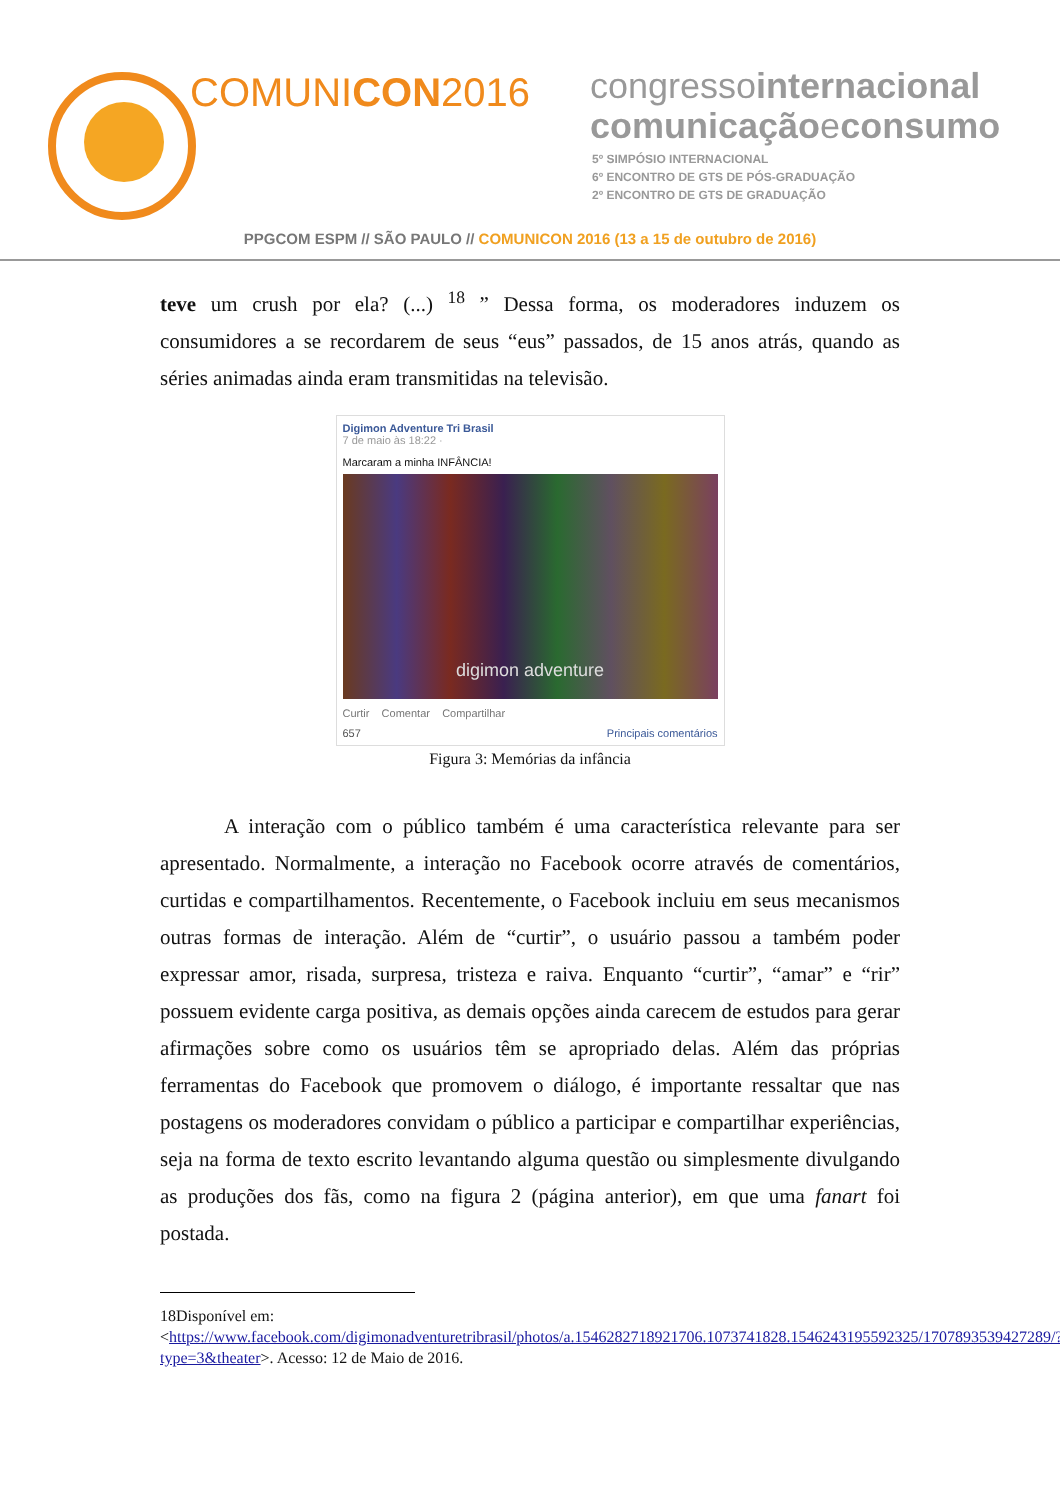COMUNICON2016
congressointernacional
comunicaçãoeconsumo
5º SIMPÓSIO INTERNACIONAL
6º ENCONTRO DE GTS DE PÓS-GRADUAÇÃO
2º ENCONTRO DE GTS DE GRADUAÇÃO
PPGCOM ESPM // SÃO PAULO // COMUNICON 2016 (13 a 15 de outubro de 2016)
teve um crush por ela? (...) <sup>18</sup> ” Dessa forma, os moderadores induzem os consumidores a se recordarem de seus “eus” passados, de 15 anos atrás, quando as séries animadas ainda eram transmitidas na televisão.
Digimon Adventure Tri Brasil
7 de maio às 18:22 ·
Marcaram a minha INFÂNCIA!
digimon adventure
Curtir Comentar Compartilhar
657 Principais comentários
Figura 3: Memórias da infância
A interação com o público também é uma característica relevante para ser apresentado. Normalmente, a interação no Facebook ocorre através de comentários, curtidas e compartilhamentos. Recentemente, o Facebook incluiu em seus mecanismos outras formas de interação. Além de “curtir”, o usuário passou a também poder expressar amor, risada, surpresa, tristeza e raiva. Enquanto “curtir”, “amar” e “rir” possuem evidente carga positiva, as demais opções ainda carecem de estudos para gerar afirmações sobre como os usuários têm se apropriado delas. Além das próprias ferramentas do Facebook que promovem o diálogo, é importante ressaltar que nas postagens os moderadores convidam o público a participar e compartilhar experiências, seja na forma de texto escrito levantando alguma questão ou simplesmente divulgando as produções dos fãs, como na figura 2 (página anterior), em que uma fanart foi postada.
18Disponível em: <https://www.facebook.com/digimonadventuretribrasil/photos/a.1546282718921706.1073741828.1546243195592325/1707893539427289/?type=3&theater>. Acesso: 12 de Maio de 2016.